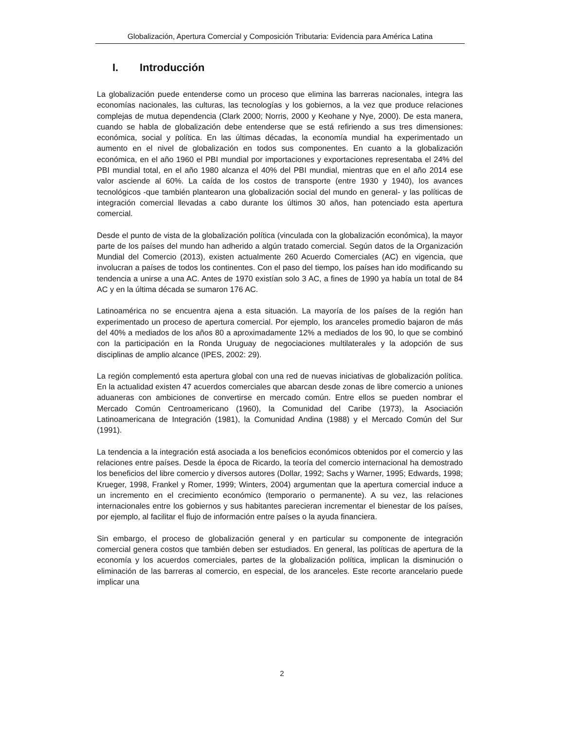Globalización, Apertura Comercial y Composición Tributaria: Evidencia para América Latina
I. Introducción
La globalización puede entenderse como un proceso que elimina las barreras nacionales, integra las economías nacionales, las culturas, las tecnologías y los gobiernos, a la vez que produce relaciones complejas de mutua dependencia (Clark 2000; Norris, 2000 y Keohane y Nye, 2000). De esta manera, cuando se habla de globalización debe entenderse que se está refiriendo a sus tres dimensiones: económica, social y política. En las últimas décadas, la economía mundial ha experimentado un aumento en el nivel de globalización en todos sus componentes. En cuanto a la globalización económica, en el año 1960 el PBI mundial por importaciones y exportaciones representaba el 24% del PBI mundial total, en el año 1980 alcanza el 40% del PBI mundial, mientras que en el año 2014 ese valor asciende al 60%. La caída de los costos de transporte (entre 1930 y 1940), los avances tecnológicos -que también plantearon una globalización social del mundo en general- y las políticas de integración comercial llevadas a cabo durante los últimos 30 años, han potenciado esta apertura comercial.
Desde el punto de vista de la globalización política (vinculada con la globalización económica), la mayor parte de los países del mundo han adherido a algún tratado comercial. Según datos de la Organización Mundial del Comercio (2013), existen actualmente 260 Acuerdo Comerciales (AC) en vigencia, que involucran a países de todos los continentes. Con el paso del tiempo, los países han ido modificando su tendencia a unirse a una AC. Antes de 1970 existían solo 3 AC, a fines de 1990 ya había un total de 84 AC y en la última década se sumaron 176 AC.
Latinoamérica no se encuentra ajena a esta situación. La mayoría de los países de la región han experimentado un proceso de apertura comercial. Por ejemplo, los aranceles promedio bajaron de más del 40% a mediados de los años 80 a aproximadamente 12% a mediados de los 90, lo que se combinó con la participación en la Ronda Uruguay de negociaciones multilaterales y la adopción de sus disciplinas de amplio alcance (IPES, 2002: 29).
La región complementó esta apertura global con una red de nuevas iniciativas de globalización política. En la actualidad existen 47 acuerdos comerciales que abarcan desde zonas de libre comercio a uniones aduaneras con ambiciones de convertirse en mercado común. Entre ellos se pueden nombrar el Mercado Común Centroamericano (1960), la Comunidad del Caribe (1973), la Asociación Latinoamericana de Integración (1981), la Comunidad Andina (1988) y el Mercado Común del Sur (1991).
La tendencia a la integración está asociada a los beneficios económicos obtenidos por el comercio y las relaciones entre países. Desde la época de Ricardo, la teoría del comercio internacional ha demostrado los beneficios del libre comercio y diversos autores (Dollar, 1992; Sachs y Warner, 1995; Edwards, 1998; Krueger, 1998, Frankel y Romer, 1999; Winters, 2004) argumentan que la apertura comercial induce a un incremento en el crecimiento económico (temporario o permanente). A su vez, las relaciones internacionales entre los gobiernos y sus habitantes parecieran incrementar el bienestar de los países, por ejemplo, al facilitar el flujo de información entre países o la ayuda financiera.
Sin embargo, el proceso de globalización general y en particular su componente de integración comercial genera costos que también deben ser estudiados. En general, las políticas de apertura de la economía y los acuerdos comerciales, partes de la globalización política, implican la disminución o eliminación de las barreras al comercio, en especial, de los aranceles. Este recorte arancelario puede implicar una
2